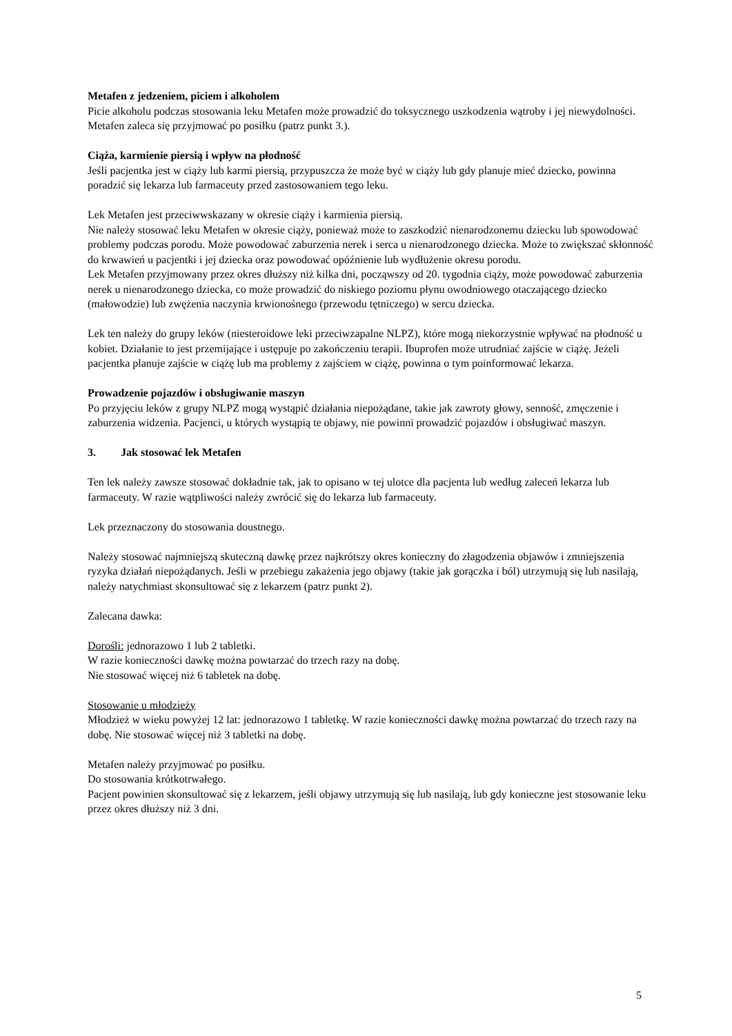Metafen z jedzeniem, piciem i alkoholem
Picie alkoholu podczas stosowania leku Metafen może prowadzić do toksycznego uszkodzenia wątroby i jej niewydolności.
Metafen zaleca się przyjmować po posiłku (patrz punkt 3.).
Ciąża, karmienie piersią i wpływ na płodność
Jeśli pacjentka jest w ciąży lub karmi piersią, przypuszcza że może być w ciąży lub gdy planuje mieć dziecko, powinna poradzić się lekarza lub farmaceuty przed zastosowaniem tego leku.
Lek Metafen jest przeciwwskazany w okresie ciąży i karmienia piersią.
Nie należy stosować leku Metafen w okresie ciąży, ponieważ może to zaszkodzić nienarodzonemu dziecku lub spowodować problemy podczas porodu. Może powodować zaburzenia nerek i serca u nienarodzonego dziecka. Może to zwiększać skłonność do krwawień u pacjentki i jej dziecka oraz powodować opóźnienie lub wydłużenie okresu porodu.
Lek Metafen przyjmowany przez okres dłuższy niż kilka dni, począwszy od 20. tygodnia ciąży, może powodować zaburzenia nerek u nienarodzonego dziecka, co może prowadzić do niskiego poziomu płynu owodniowego otaczającego dziecko (małowodzie) lub zwężenia naczynia krwionośnego (przewodu tętniczego) w sercu dziecka.
Lek ten należy do grupy leków (niesteroidowe leki przeciwzapalne NLPZ), które mogą niekorzystnie wpływać na płodność u kobiet. Działanie to jest przemijające i ustępuje po zakończeniu terapii. Ibuprofen może utrudniać zajście w ciążę. Jeżeli pacjentka planuje zajście w ciążę lub ma problemy z zajściem w ciążę, powinna o tym poinformować lekarza.
Prowadzenie pojazdów i obsługiwanie maszyn
Po przyjęciu leków z grupy NLPZ mogą wystąpić działania niepożądane, takie jak zawroty głowy, senność, zmęczenie i zaburzenia widzenia. Pacjenci, u których wystąpią te objawy, nie powinni prowadzić pojazdów i obsługiwać maszyn.
3. Jak stosować lek Metafen
Ten lek należy zawsze stosować dokładnie tak, jak to opisano w tej ulotce dla pacjenta lub według zaleceń lekarza lub farmaceuty. W razie wątpliwości należy zwrócić się do lekarza lub farmaceuty.
Lek przeznaczony do stosowania doustnego.
Należy stosować najmniejszą skuteczną dawkę przez najkrótszy okres konieczny do złagodzenia objawów i zmniejszenia ryzyka działań niepożądanych. Jeśli w przebiegu zakażenia jego objawy (takie jak gorączka i ból) utrzymują się lub nasilają, należy natychmiast skonsultować się z lekarzem (patrz punkt 2).
Zalecana dawka:
Dorośli: jednorazowo 1 lub 2 tabletki.
W razie konieczności dawkę można powtarzać do trzech razy na dobę.
Nie stosować więcej niż 6 tabletek na dobę.
Stosowanie u młodzieży
Młodzież w wieku powyżej 12 lat: jednorazowo 1 tabletkę. W razie konieczności dawkę można powtarzać do trzech razy na dobę. Nie stosować więcej niż 3 tabletki na dobę.
Metafen należy przyjmować po posiłku.
Do stosowania krótkotrwałego.
Pacjent powinien skonsultować się z lekarzem, jeśli objawy utrzymują się lub nasilają, lub gdy konieczne jest stosowanie leku przez okres dłuższy niż 3 dni.
5